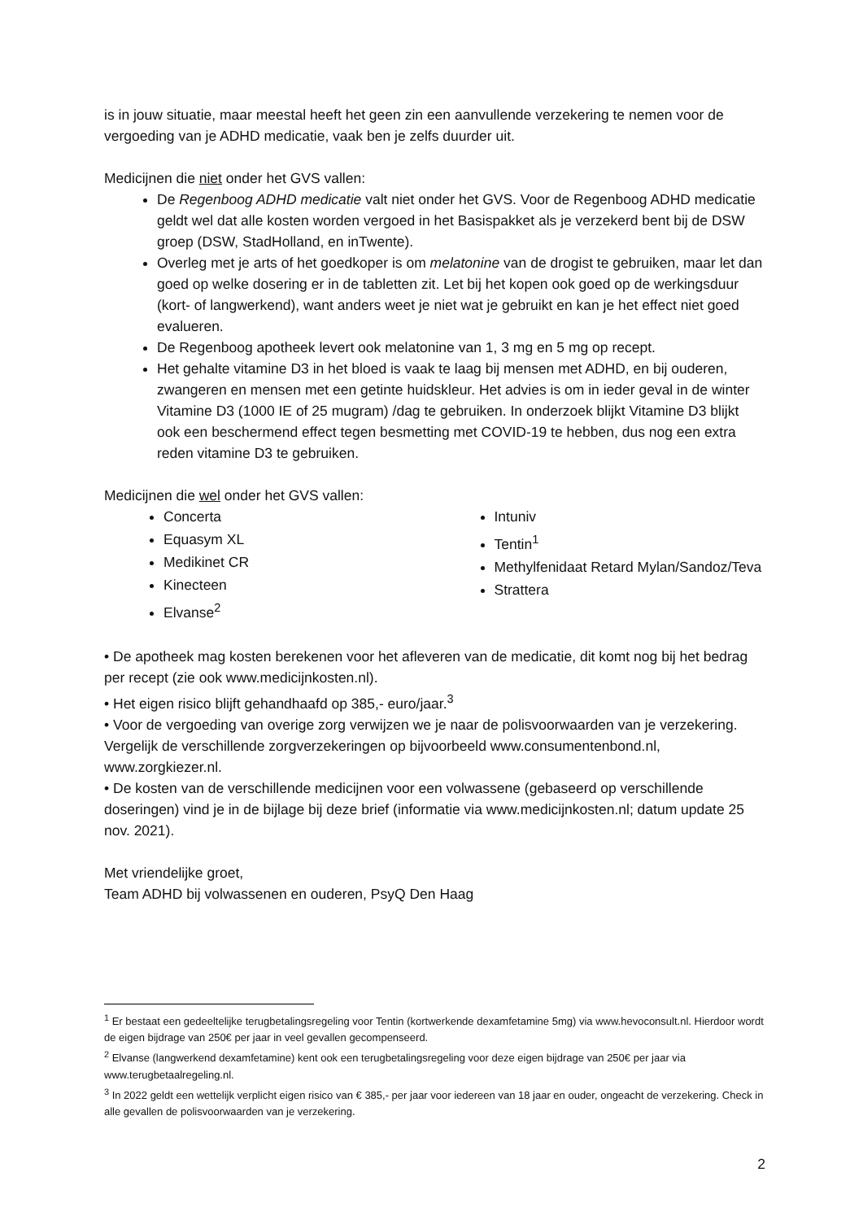is in jouw situatie, maar meestal heeft het geen zin een aanvullende verzekering te nemen voor de vergoeding van je ADHD medicatie, vaak ben je zelfs duurder uit.
Medicijnen die niet onder het GVS vallen:
De Regenboog ADHD medicatie valt niet onder het GVS. Voor de Regenboog ADHD medicatie geldt wel dat alle kosten worden vergoed in het Basispakket als je verzekerd bent bij de DSW groep (DSW, StadHolland, en inTwente).
Overleg met je arts of het goedkoper is om melatonine van de drogist te gebruiken, maar let dan goed op welke dosering er in de tabletten zit. Let bij het kopen ook goed op de werkingsduur (kort- of langwerkend), want anders weet je niet wat je gebruikt en kan je het effect niet goed evalueren.
De Regenboog apotheek levert ook melatonine van 1, 3 mg en 5 mg op recept.
Het gehalte vitamine D3 in het bloed is vaak te laag bij mensen met ADHD, en bij ouderen, zwangeren en mensen met een getinte huidskleur. Het advies is om in ieder geval in de winter Vitamine D3 (1000 IE of 25 mugram) /dag te gebruiken. In onderzoek blijkt Vitamine D3 blijkt ook een beschermend effect tegen besmetting met COVID-19 te hebben, dus nog een extra reden vitamine D3 te gebruiken.
Medicijnen die wel onder het GVS vallen:
Concerta
Equasym XL
Medikinet CR
Kinecteen
Elvanse<sup>2</sup>
Intuniv
Tentin<sup>1</sup>
Methylfenidaat Retard Mylan/Sandoz/Teva
Strattera
• De apotheek mag kosten berekenen voor het afleveren van de medicatie, dit komt nog bij het bedrag per recept (zie ook www.medicijnkosten.nl).
• Het eigen risico blijft gehandhaafd op 385,- euro/jaar.<sup>3</sup>
• Voor de vergoeding van overige zorg verwijzen we je naar de polisvoorwaarden van je verzekering. Vergelijk de verschillende zorgverzekeringen op bijvoorbeeld www.consumentenbond.nl, www.zorgkiezer.nl.
• De kosten van de verschillende medicijnen voor een volwassene (gebaseerd op verschillende doseringen) vind je in de bijlage bij deze brief (informatie via www.medicijnkosten.nl; datum update 25 nov. 2021).
Met vriendelijke groet,
Team ADHD bij volwassenen en ouderen, PsyQ Den Haag
<sup>1</sup> Er bestaat een gedeeltelijke terugbetalingsregeling voor Tentin (kortwerkende dexamfetamine 5mg) via www.hevoconsult.nl. Hierdoor wordt de eigen bijdrage van 250€ per jaar in veel gevallen gecompenseerd.
<sup>2</sup> Elvanse (langwerkend dexamfetamine) kent ook een terugbetalingsregeling voor deze eigen bijdrage van 250€ per jaar via www.terugbetaalregeling.nl.
<sup>3</sup> In 2022 geldt een wettelijk verplicht eigen risico van € 385,- per jaar voor iedereen van 18 jaar en ouder, ongeacht de verzekering. Check in alle gevallen de polisvoorwaarden van je verzekering.
2